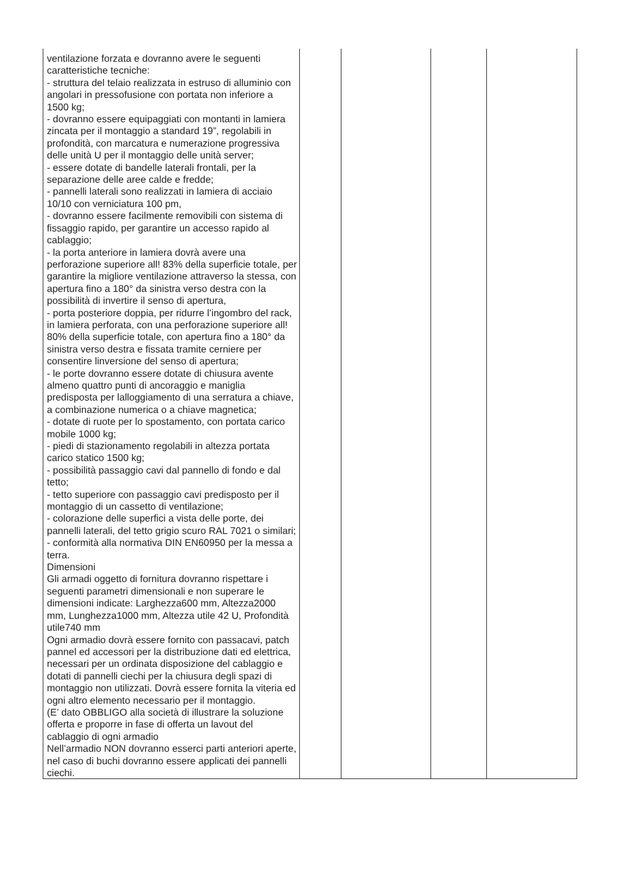| ventilazione forzata e dovranno avere le seguenti caratteristiche tecniche: - struttura del telaio realizzata in estruso di alluminio con angolari in pressofusione con portata non inferiore a 1500 kg; - dovranno essere equipaggiati con montanti in lamiera zincata per il montaggio a standard 19”, regolabili in profondità, con marcatura e numerazione progressiva delle unità U per il montaggio delle unità server; - essere dotate di bandelle laterali frontali, per la separazione delle aree calde e fredde; - pannelli laterali sono realizzati in lamiera di acciaio 10/10 con verniciatura 100 pm, - dovranno essere facilmente removibili con sistema di fissaggio rapido, per garantire un accesso rapido al cablaggio; - la porta anteriore in lamiera dovrà avere una perforazione superiore all! 83% della superficie totale, per garantire la migliore ventilazione attraverso la stessa, con apertura fino a 180° da sinistra verso destra con la possibilità di invertire il senso di apertura, - porta posteriore doppia, per ridurre l’ingombro del rack, in lamiera perforata, con una perforazione superiore all! 80% della superficie totale, con apertura fino a 180° da sinistra verso destra e fissata tramite cerniere per consentire linversione del senso di apertura; - le porte dovranno essere dotate di chiusura avente almeno quattro punti di ancoraggio e maniglia predisposta per lalloggiamento di una serratura a chiave, a combinazione numerica o a chiave magnetica; - dotate di ruote per lo spostamento, con portata carico mobile 1000 kg; - piedi di stazionamento regolabili in altezza portata carico statico 1500 kg; - possibilità passaggio cavi dal pannello di fondo e dal tetto; - tetto superiore con passaggio cavi predisposto per il montaggio di un cassetto di ventilazione; - colorazione delle superfici a vista delle porte, dei pannelli laterali, del tetto grigio scuro RAL 7021 o similari; - conformità alla normativa DIN EN60950 per la messa a terra. Dimensioni Gli armadi oggetto di fornitura dovranno rispettare i seguenti parametri dimensionali e non superare le dimensioni indicate: Larghezza600 mm, Altezza2000 mm, Lunghezza1000 mm, Altezza utile 42 U, Profondità utile740 mm Ogni armadio dovrà essere fornito con passacavi, patch pannel ed accessori per la distribuzione dati ed elettrica, necessari per un ordinata disposizione del cablaggio e dotati di pannelli ciechi per la chiusura degli spazi di montaggio non utilizzati. Dovrà essere fornita la viteria ed ogni altro elemento necessario per il montaggio. (E’ dato OBBLIGO alla società di illustrare la soluzione offerta e proporre in fase di offerta un lavout del cablaggio di ogni armadio Nell’armadio NON dovranno esserci parti anteriori aperte, nel caso di buchi dovranno essere applicati dei pannelli ciechi. | | | | |